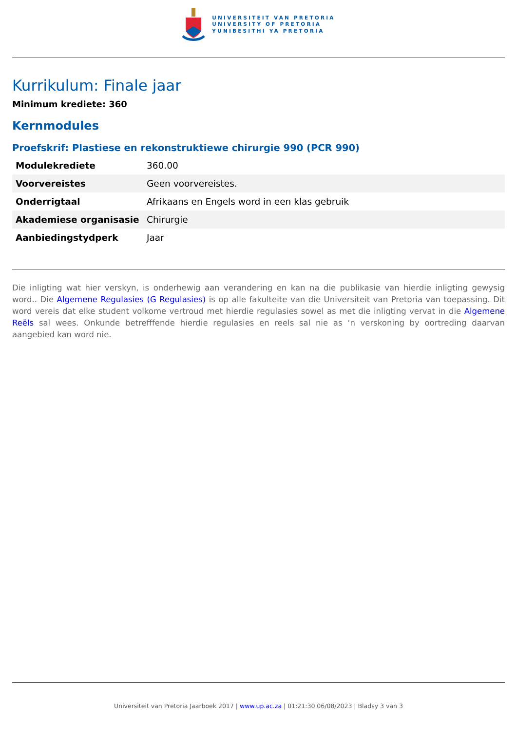UNIVERSITEIT VAN PRETORIA
UNIVERSITY OF PRETORIA
YUNIBESITHI YA PRETORIA
Kurrikulum: Finale jaar
Minimum krediete: 360
Kernmodules
Proefskrif: Plastiese en rekonstruktiewe chirurgie 990 (PCR 990)
| Modulekrediete | 360.00 |
| Voorvereistes | Geen voorvereistes. |
| Onderrigtaal | Afrikaans en Engels word in een klas gebruik |
| Akademiese organisasie | Chirurgie |
| Aanbiedingstydperk | Jaar |
Die inligting wat hier verskyn, is onderhewig aan verandering en kan na die publikasie van hierdie inligting gewysig word.. Die Algemene Regulasies (G Regulasies) is op alle fakulteite van die Universiteit van Pretoria van toepassing. Dit word vereis dat elke student volkome vertroud met hierdie regulasies sowel as met die inligting vervat in die Algemene Reëls sal wees. Onkunde betrefffende hierdie regulasies en reels sal nie as ‘n verskoning by oortreding daarvan aangebied kan word nie.
Universiteit van Pretoria Jaarboek 2017 | www.up.ac.za | 01:21:30 06/08/2023 | Bladsy 3 van 3